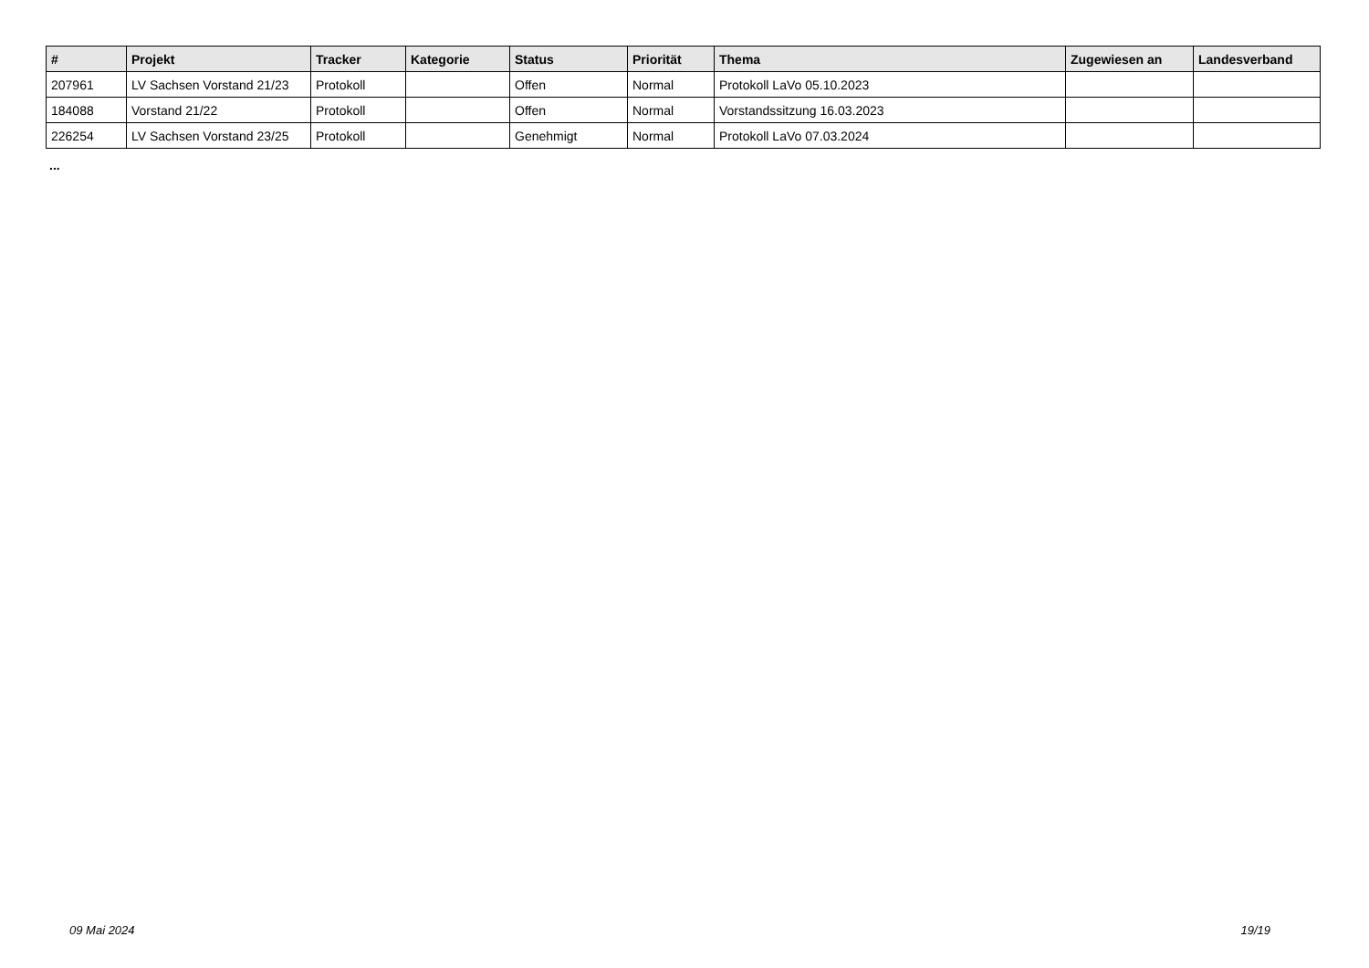| # | Projekt | Tracker | Kategorie | Status | Priorität | Thema | Zugewiesen an | Landesverband |
| --- | --- | --- | --- | --- | --- | --- | --- | --- |
| 207961 | LV Sachsen Vorstand 21/23 | Protokoll | | Offen | Normal | Protokoll LaVo 05.10.2023 | | |
| 184088 | Vorstand 21/22 | Protokoll | | Offen | Normal | Vorstandssitzung 16.03.2023 | | |
| 226254 | LV Sachsen Vorstand 23/25 | Protokoll | | Genehmigt | Normal | Protokoll LaVo 07.03.2024 | | |
...
09 Mai 2024 19/19